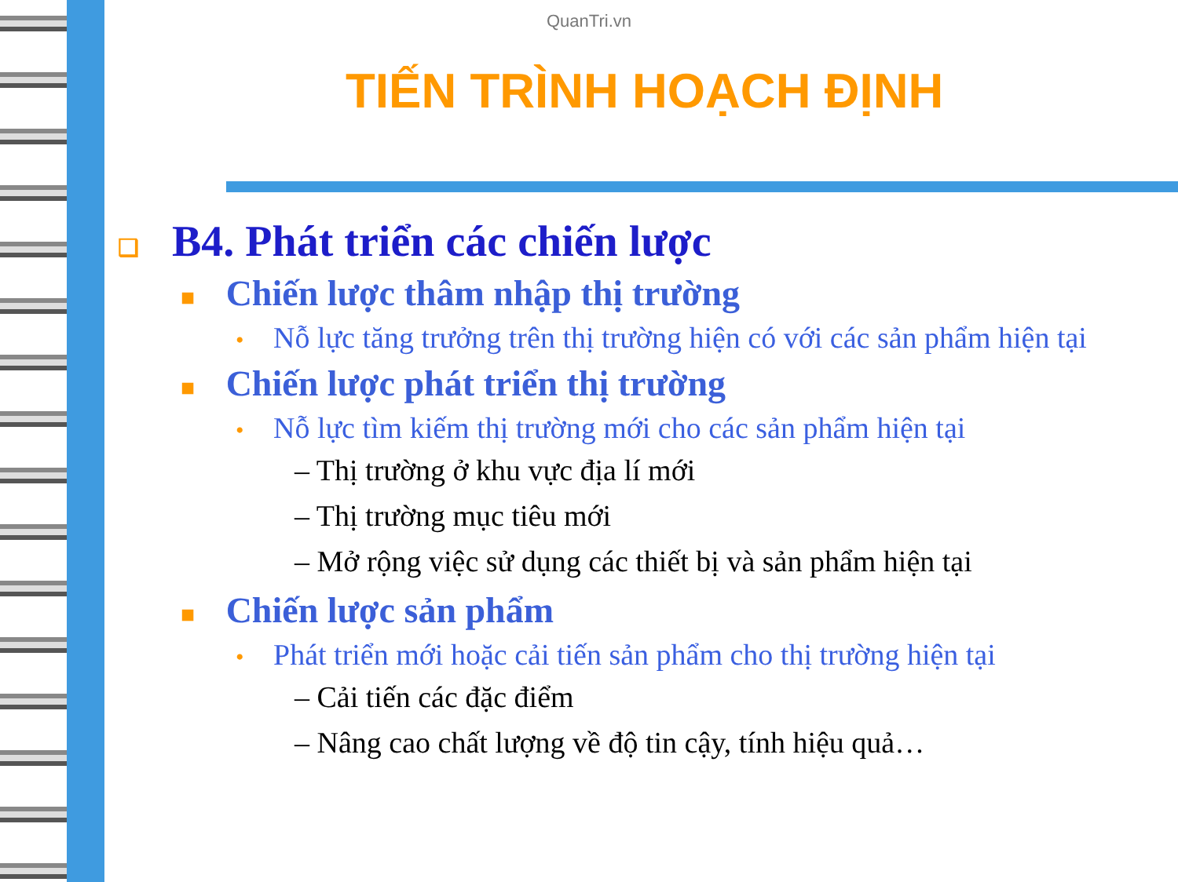QuanTri.vn
TIẾN TRÌNH HOẠCH ĐỊNH
❑ B4. Phát triển các chiến lược
■ Chiến lược thâm nhập thị trường
• Nỗ lực tăng trưởng trên thị trường hiện có với các sản phẩm hiện tại
■ Chiến lược phát triển thị trường
• Nỗ lực tìm kiếm thị trường mới cho các sản phẩm hiện tại
– Thị trường ở khu vực địa lí mới
– Thị trường mục tiêu mới
– Mở rộng việc sử dụng các thiết bị và sản phẩm hiện tại
■ Chiến lược sản phẩm
• Phát triển mới hoặc cải tiến sản phẩm cho thị trường hiện tại
– Cải tiến các đặc điểm
– Nâng cao chất lượng về độ tin cậy, tính hiệu quả…